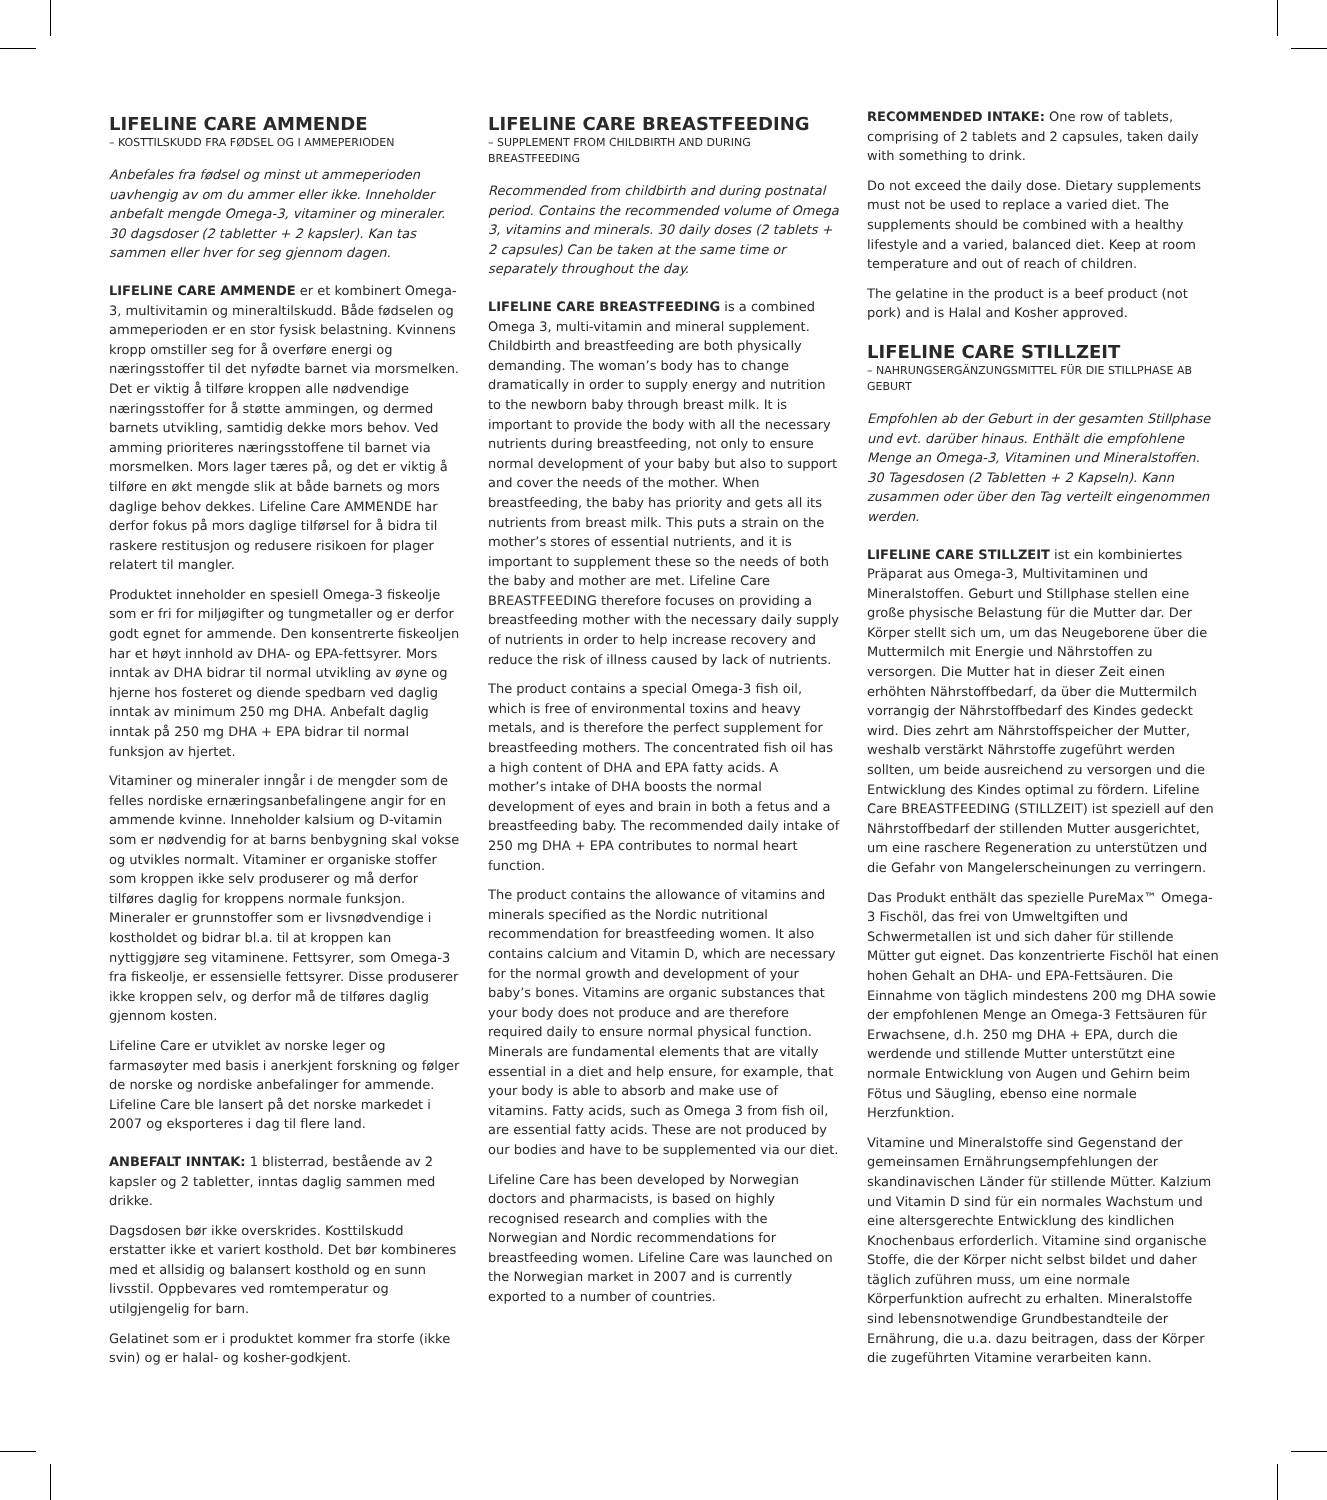LIFELINE CARE AMMENDE
– KOSTTILSKUDD FRA FØDSEL OG I AMMEPERIODEN
Anbefales fra fødsel og minst ut ammeperioden uavhengig av om du ammer eller ikke. Inneholder anbefalt mengde Omega-3, vitaminer og mineraler. 30 dagsdoser (2 tabletter + 2 kapsler). Kan tas sammen eller hver for seg gjennom dagen.
LIFELINE CARE AMMENDE er et kombinert Omega-3, multivitamin og mineraltilskudd. Både fødselen og ammeperioden er en stor fysisk belastning. Kvinnens kropp omstiller seg for å overføre energi og næringsstoffer til det nyfødte barnet via morsmelken. Det er viktig å tilføre kroppen alle nødvendige næringsstoffer for å støtte ammingen, og dermed barnets utvikling, samtidig dekke mors behov. Ved amming prioriteres næringsstoffene til barnet via morsmelken. Mors lager tæres på, og det er viktig å tilføre en økt mengde slik at både barnets og mors daglige behov dekkes. Lifeline Care AMMENDE har derfor fokus på mors daglige tilførsel for å bidra til raskere restitusjon og redusere risikoen for plager relatert til mangler.
Produktet inneholder en spesiell Omega-3 fiskeolje som er fri for miljøgifter og tungmetaller og er derfor godt egnet for ammende. Den konsentrerte fiskeoljen har et høyt innhold av DHA- og EPA-fettsyrer. Mors inntak av DHA bidrar til normal utvikling av øyne og hjerne hos fosteret og diende spedbarn ved daglig inntak av minimum 250 mg DHA. Anbefalt daglig inntak på 250 mg DHA + EPA bidrar til normal funksjon av hjertet.
Vitaminer og mineraler inngår i de mengder som de felles nordiske ernæringsanbefalingene angir for en ammende kvinne. Inneholder kalsium og D-vitamin som er nødvendig for at barns benbygning skal vokse og utvikles normalt. Vitaminer er organiske stoffer som kroppen ikke selv produserer og må derfor tilføres daglig for kroppens normale funksjon. Mineraler er grunnstoffer som er livsnødvendige i kostholdet og bidrar bl.a. til at kroppen kan nyttiggjøre seg vitaminene. Fettsyrer, som Omega-3 fra fiskeolje, er essensielle fettsyrer. Disse produserer ikke kroppen selv, og derfor må de tilføres daglig gjennom kosten.
Lifeline Care er utviklet av norske leger og farmasøyter med basis i anerkjent forskning og følger de norske og nordiske anbefalinger for ammende. Lifeline Care ble lansert på det norske markedet i 2007 og eksporteres i dag til flere land.
ANBEFALT INNTAK: 1 blisterrad, bestående av 2 kapsler og 2 tabletter, inntas daglig sammen med drikke.
Dagsdosen bør ikke overskrides. Kosttilskudd erstatter ikke et variert kosthold. Det bør kombineres med et allsidig og balansert kosthold og en sunn livsstil. Oppbevares ved romtemperatur og utilgjengelig for barn.
Gelatinet som er i produktet kommer fra storfe (ikke svin) og er halal- og kosher-godkjent.
LIFELINE CARE BREASTFEEDING
– SUPPLEMENT FROM CHILDBIRTH AND DURING BREASTFEEDING
Recommended from childbirth and during postnatal period. Contains the recommended volume of Omega 3, vitamins and minerals. 30 daily doses (2 tablets + 2 capsules) Can be taken at the same time or separately throughout the day.
LIFELINE CARE BREASTFEEDING is a combined Omega 3, multi-vitamin and mineral supplement. Childbirth and breastfeeding are both physically demanding. The woman’s body has to change dramatically in order to supply energy and nutrition to the newborn baby through breast milk. It is important to provide the body with all the necessary nutrients during breastfeeding, not only to ensure normal development of your baby but also to support and cover the needs of the mother. When breastfeeding, the baby has priority and gets all its nutrients from breast milk. This puts a strain on the mother’s stores of essential nutrients, and it is important to supplement these so the needs of both the baby and mother are met. Lifeline Care BREASTFEEDING therefore focuses on providing a breastfeeding mother with the necessary daily supply of nutrients in order to help increase recovery and reduce the risk of illness caused by lack of nutrients.
The product contains a special Omega-3 fish oil, which is free of environmental toxins and heavy metals, and is therefore the perfect supplement for breastfeeding mothers. The concentrated fish oil has a high content of DHA and EPA fatty acids. A mother’s intake of DHA boosts the normal development of eyes and brain in both a fetus and a breastfeeding baby. The recommended daily intake of 250 mg DHA + EPA contributes to normal heart function.
The product contains the allowance of vitamins and minerals specified as the Nordic nutritional recommendation for breastfeeding women. It also contains calcium and Vitamin D, which are necessary for the normal growth and development of your baby’s bones. Vitamins are organic substances that your body does not produce and are therefore required daily to ensure normal physical function. Minerals are fundamental elements that are vitally essential in a diet and help ensure, for example, that your body is able to absorb and make use of vitamins. Fatty acids, such as Omega 3 from fish oil, are essential fatty acids. These are not produced by our bodies and have to be supplemented via our diet.
Lifeline Care has been developed by Norwegian doctors and pharmacists, is based on highly recognised research and complies with the Norwegian and Nordic recommendations for breastfeeding women. Lifeline Care was launched on the Norwegian market in 2007 and is currently exported to a number of countries.
RECOMMENDED INTAKE: One row of tablets, comprising of 2 tablets and 2 capsules, taken daily with something to drink.
Do not exceed the daily dose. Dietary supplements must not be used to replace a varied diet. The supplements should be combined with a healthy lifestyle and a varied, balanced diet. Keep at room temperature and out of reach of children.
The gelatine in the product is a beef product (not pork) and is Halal and Kosher approved.
LIFELINE CARE STILLZEIT
– NAHRUNGSERGÄNZUNGSMITTEL FÜR DIE STILLPHASE AB GEBURT
Empfohlen ab der Geburt in der gesamten Stillphase und evt. darüber hinaus. Enthält die empfohlene Menge an Omega-3, Vitaminen und Mineralstoffen. 30 Tagesdosen (2 Tabletten + 2 Kapseln). Kann zusammen oder über den Tag verteilt eingenommen werden.
LIFELINE CARE STILLZEIT ist ein kombiniertes Präparat aus Omega-3, Multivitaminen und Mineralstoffen. Geburt und Stillphase stellen eine große physische Belastung für die Mutter dar. Der Körper stellt sich um, um das Neugeborene über die Muttermilch mit Energie und Nährstoffen zu versorgen. Die Mutter hat in dieser Zeit einen erhöhten Nährstoffbedarf, da über die Muttermilch vorrangig der Nährstoffbedarf des Kindes gedeckt wird. Dies zehrt am Nährstoffspeicher der Mutter, weshalb verstärkt Nährstoffe zugeführt werden sollten, um beide ausreichend zu versorgen und die Entwicklung des Kindes optimal zu fördern. Lifeline Care BREASTFEEDING (STILLZEIT) ist speziell auf den Nährstoffbedarf der stillenden Mutter ausgerichtet, um eine raschere Regeneration zu unterstützen und die Gefahr von Mangelerscheinungen zu verringern.
Das Produkt enthält das spezielle PureMax™ Omega-3 Fischöl, das frei von Umweltgiften und Schwermetallen ist und sich daher für stillende Mütter gut eignet. Das konzentrierte Fischöl hat einen hohen Gehalt an DHA- und EPA-Fettsäuren. Die Einnahme von täglich mindestens 200 mg DHA sowie der empfohlenen Menge an Omega-3 Fettsäuren für Erwachsene, d.h. 250 mg DHA + EPA, durch die werdende und stillende Mutter unterstützt eine normale Entwicklung von Augen und Gehirn beim Fötus und Säugling, ebenso eine normale Herzfunktion.
Vitamine und Mineralstoffe sind Gegenstand der gemeinsamen Ernährungsempfehlungen der skandinavischen Länder für stillende Mütter. Kalzium und Vitamin D sind für ein normales Wachstum und eine altersgerechte Entwicklung des kindlichen Knochenbaus erforderlich. Vitamine sind organische Stoffe, die der Körper nicht selbst bildet und daher täglich zuführen muss, um eine normale Körperfunktion aufrecht zu erhalten. Mineralstoffe sind lebensnotwendige Grundbestandteile der Ernährung, die u.a. dazu beitragen, dass der Körper die zugeführten Vitamine verarbeiten kann.